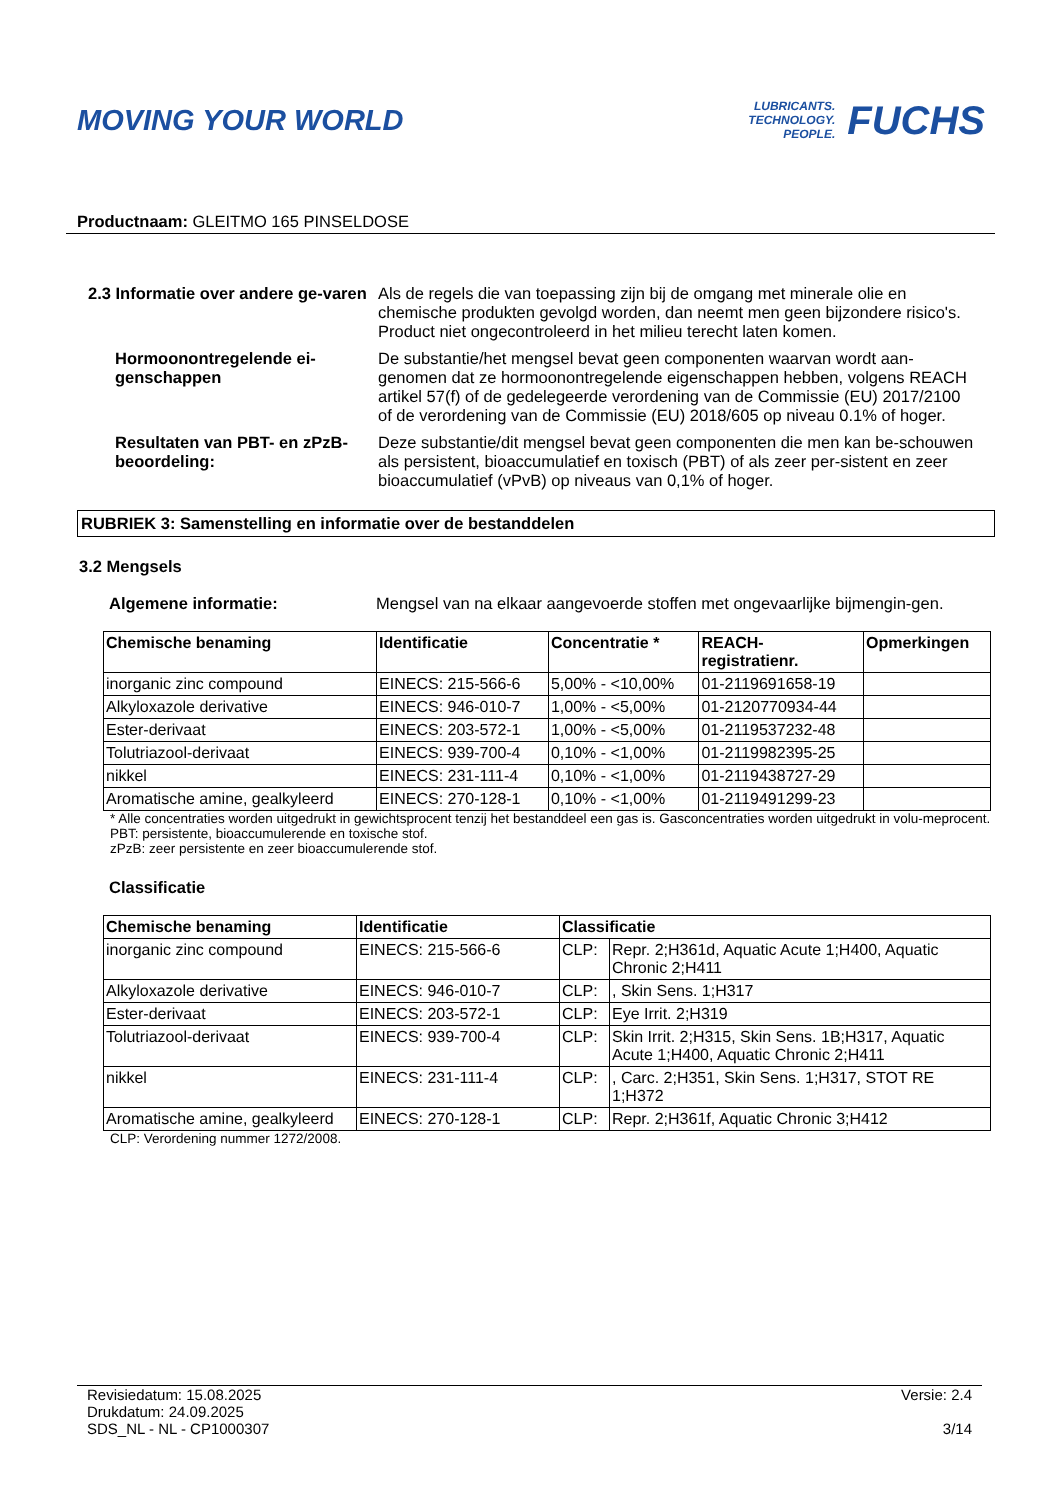MOVING YOUR WORLD
LUBRICANTS.
TECHNOLOGY.
PEOPLE.
FUCHS
Productnaam: GLEITMO 165 PINSELDOSE
2.3 Informatie over andere ge-varen
Als de regels die van toepassing zijn bij de omgang met minerale olie en chemische produkten gevolgd worden, dan neemt men geen bijzondere risico's. Product niet ongecontroleerd in het milieu terecht laten komen.
Hormoonontregelende ei-genschappen
De substantie/het mengsel bevat geen componenten waarvan wordt aan-genomen dat ze hormoonontregelende eigenschappen hebben, volgens REACH artikel 57(f) of de gedelegeerde verordening van de Commissie (EU) 2017/2100 of de verordening van de Commissie (EU) 2018/605 op niveau 0.1% of hoger.
Resultaten van PBT- en zPzB-beoordeling:
Deze substantie/dit mengsel bevat geen componenten die men kan be-schouwen als persistent, bioaccumulatief en toxisch (PBT) of als zeer per-sistent en zeer bioaccumulatief (vPvB) op niveaus van 0,1% of hoger.
RUBRIEK 3: Samenstelling en informatie over de bestanddelen
3.2 Mengsels
Algemene informatie: Mengsel van na elkaar aangevoerde stoffen met ongevaarlijke bijmengin-gen.
| Chemische benaming | Identificatie | Concentratie * | REACH- registratienr. | Opmerkingen |
| --- | --- | --- | --- | --- |
| inorganic zinc compound | EINECS: 215-566-6 | 5,00% - <10,00% | 01-2119691658-19 | |
| Alkyloxazole derivative | EINECS: 946-010-7 | 1,00% - <5,00% | 01-2120770934-44 | |
| Ester-derivaat | EINECS: 203-572-1 | 1,00% - <5,00% | 01-2119537232-48 | |
| Tolutriazool-derivaat | EINECS: 939-700-4 | 0,10% - <1,00% | 01-2119982395-25 | |
| nikkel | EINECS: 231-111-4 | 0,10% - <1,00% | 01-2119438727-29 | |
| Aromatische amine, gealkyleerd | EINECS: 270-128-1 | 0,10% - <1,00% | 01-2119491299-23 | |
* Alle concentraties worden uitgedrukt in gewichtsprocent tenzij het bestanddeel een gas is. Gasconcentraties worden uitgedrukt in volu-meprocent.
PBT: persistente, bioaccumulerende en toxische stof.
zPzB: zeer persistente en zeer bioaccumulerende stof.
Classificatie
| Chemische benaming | Identificatie | Classificatie | |
| --- | --- | --- | --- |
| inorganic zinc compound | EINECS: 215-566-6 | CLP: | Repr. 2;H361d, Aquatic Acute 1;H400, Aquatic Chronic 2;H411 |
| Alkyloxazole derivative | EINECS: 946-010-7 | CLP: | , Skin Sens. 1;H317 |
| Ester-derivaat | EINECS: 203-572-1 | CLP: | Eye Irrit. 2;H319 |
| Tolutriazool-derivaat | EINECS: 939-700-4 | CLP: | Skin Irrit. 2;H315, Skin Sens. 1B;H317, Aquatic Acute 1;H400, Aquatic Chronic 2;H411 |
| nikkel | EINECS: 231-111-4 | CLP: | , Carc. 2;H351, Skin Sens. 1;H317, STOT RE 1;H372 |
| Aromatische amine, gealkyleerd | EINECS: 270-128-1 | CLP: | Repr. 2;H361f, Aquatic Chronic 3;H412 |
CLP: Verordening nummer 1272/2008.
Revisiedatum: 15.08.2025
Drukdatum: 24.09.2025
SDS_NL - NL - CP1000307
Versie: 2.4
3/14